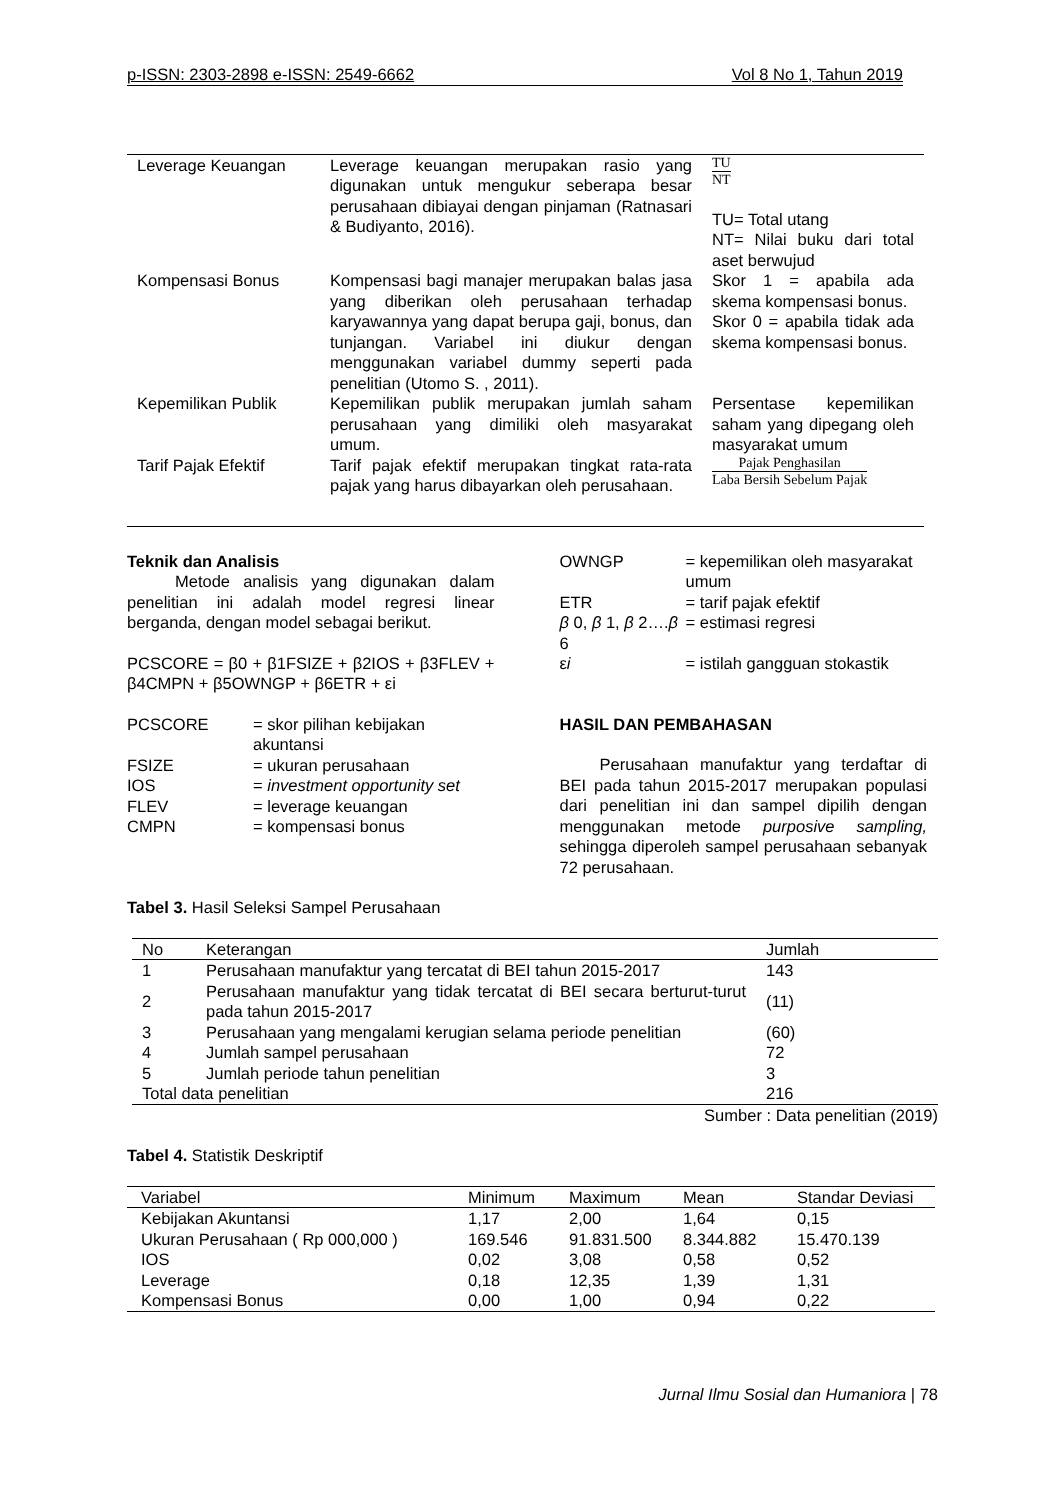p-ISSN: 2303-2898 e-ISSN: 2549-6662 Vol 8 No 1, Tahun 2019
| Leverage Keuangan | Leverage keuangan merupakan rasio yang digunakan untuk mengukur seberapa besar perusahaan dibiayai dengan pinjaman (Ratnasari & Budiyanto, 2016). | TU NT TU= Total utang NT= Nilai buku dari total aset berwujud |
| Kompensasi Bonus | Kompensasi bagi manajer merupakan balas jasa yang diberikan oleh perusahaan terhadap karyawannya yang dapat berupa gaji, bonus, dan tunjangan. Variabel ini diukur dengan menggunakan variabel dummy seperti pada penelitian (Utomo S. , 2011). | Skor 1 = apabila ada skema kompensasi bonus. Skor 0 = apabila tidak ada skema kompensasi bonus. |
| Kepemilikan Publik | Kepemilikan publik merupakan jumlah saham perusahaan yang dimiliki oleh masyarakat umum. | Persentase kepemilikan saham yang dipegang oleh masyarakat umum |
| Tarif Pajak Efektif | Tarif pajak efektif merupakan tingkat rata-rata pajak yang harus dibayarkan oleh perusahaan. | Pajak Penghasilan Laba Bersih Sebelum Pajak |
Teknik dan Analisis
Metode analisis yang digunakan dalam penelitian ini adalah model regresi linear berganda, dengan model sebagai berikut.
PCSCORE = β0 + β1FSIZE + β2IOS + β3FLEV + β4CMPN + β5OWNGP + β6ETR + εi
| PCSCORE | = skor pilihan kebijakan akuntansi |
| FSIZE | = ukuran perusahaan |
| IOS | = investment opportunity set |
| FLEV | = leverage keuangan |
| CMPN | = kompensasi bonus |
| OWNGP | = kepemilikan oleh masyarakat umum |
| ETR | = tarif pajak efektif |
| β 0, β 1, β 2…. β 6 | = estimasi regresi |
| ε i | = istilah gangguan stokastik |
HASIL DAN PEMBAHASAN
Perusahaan manufaktur yang terdaftar di BEI pada tahun 2015-2017 merupakan populasi dari penelitian ini dan sampel dipilih dengan menggunakan metode purposive sampling, sehingga diperoleh sampel perusahaan sebanyak 72 perusahaan.
Tabel 3. Hasil Seleksi Sampel Perusahaan
| No | Keterangan | Jumlah |
| --- | --- | --- |
| 1 | Perusahaan manufaktur yang tercatat di BEI tahun 2015-2017 | 143 |
| 2 | Perusahaan manufaktur yang tidak tercatat di BEI secara berturut-turut pada tahun 2015-2017 | (11) |
| 3 | Perusahaan yang mengalami kerugian selama periode penelitian | (60) |
| 4 | Jumlah sampel perusahaan | 72 |
| 5 | Jumlah periode tahun penelitian | 3 |
| Total data penelitian | | 216 |
Sumber : Data penelitian (2019)
Tabel 4. Statistik Deskriptif
| Variabel | Minimum | Maximum | Mean | Standar Deviasi |
| --- | --- | --- | --- | --- |
| Kebijakan Akuntansi | 1,17 | 2,00 | 1,64 | 0,15 |
| Ukuran Perusahaan ( Rp 000,000 ) | 169.546 | 91.831.500 | 8.344.882 | 15.470.139 |
| IOS | 0,02 | 3,08 | 0,58 | 0,52 |
| Leverage | 0,18 | 12,35 | 1,39 | 1,31 |
| Kompensasi Bonus | 0,00 | 1,00 | 0,94 | 0,22 |
Jurnal Ilmu Sosial dan Humaniora | 78